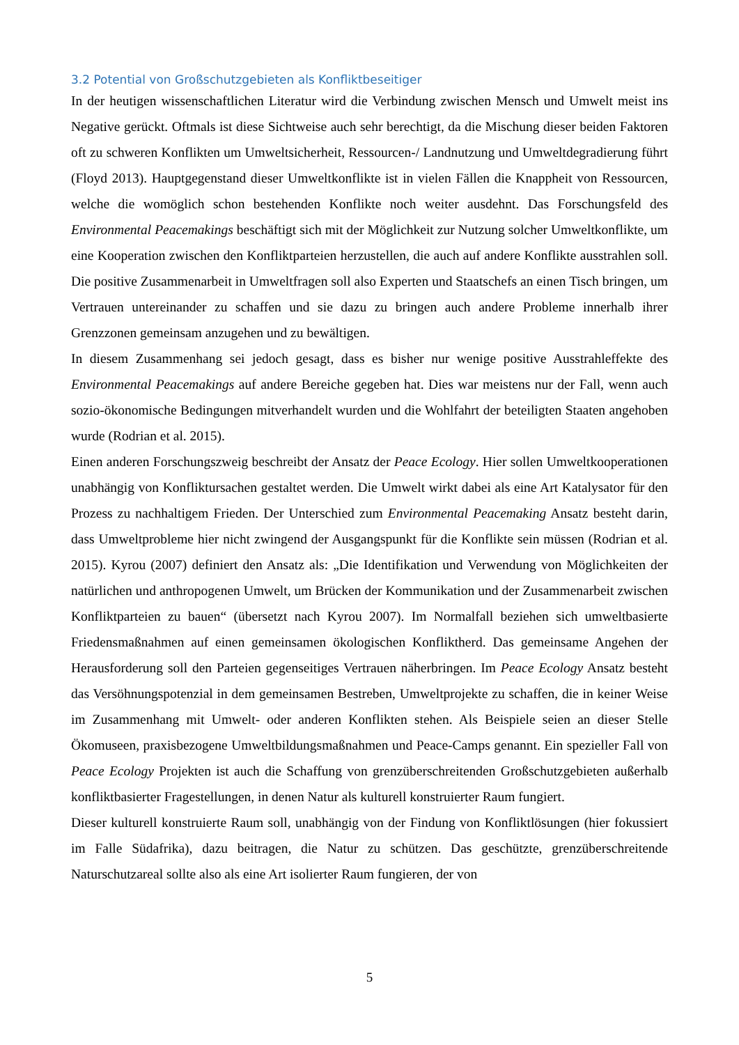3.2 Potential von Großschutzgebieten als Konfliktbeseitiger
In der heutigen wissenschaftlichen Literatur wird die Verbindung zwischen Mensch und Umwelt meist ins Negative gerückt. Oftmals ist diese Sichtweise auch sehr berechtigt, da die Mischung dieser beiden Faktoren oft zu schweren Konflikten um Umweltsicherheit, Ressourcen-/ Landnutzung und Umweltdegradierung führt (Floyd 2013). Hauptgegenstand dieser Umweltkonflikte ist in vielen Fällen die Knappheit von Ressourcen, welche die womöglich schon bestehenden Konflikte noch weiter ausdehnt. Das Forschungsfeld des Environmental Peacemakings beschäftigt sich mit der Möglichkeit zur Nutzung solcher Umweltkonflikte, um eine Kooperation zwischen den Konfliktparteien herzustellen, die auch auf andere Konflikte ausstrahlen soll. Die positive Zusammenarbeit in Umweltfragen soll also Experten und Staatschefs an einen Tisch bringen, um Vertrauen untereinander zu schaffen und sie dazu zu bringen auch andere Probleme innerhalb ihrer Grenzzonen gemeinsam anzugehen und zu bewältigen.
In diesem Zusammenhang sei jedoch gesagt, dass es bisher nur wenige positive Ausstrahleffekte des Environmental Peacemakings auf andere Bereiche gegeben hat. Dies war meistens nur der Fall, wenn auch sozio-ökonomische Bedingungen mitverhandelt wurden und die Wohlfahrt der beteiligten Staaten angehoben wurde (Rodrian et al. 2015).
Einen anderen Forschungszweig beschreibt der Ansatz der Peace Ecology. Hier sollen Umweltkooperationen unabhängig von Konfliktursachen gestaltet werden. Die Umwelt wirkt dabei als eine Art Katalysator für den Prozess zu nachhaltigem Frieden. Der Unterschied zum Environmental Peacemaking Ansatz besteht darin, dass Umweltprobleme hier nicht zwingend der Ausgangspunkt für die Konflikte sein müssen (Rodrian et al. 2015). Kyrou (2007) definiert den Ansatz als: „Die Identifikation und Verwendung von Möglichkeiten der natürlichen und anthropogenen Umwelt, um Brücken der Kommunikation und der Zusammenarbeit zwischen Konfliktparteien zu bauen“ (übersetzt nach Kyrou 2007). Im Normalfall beziehen sich umweltbasierte Friedensmaßnahmen auf einen gemeinsamen ökologischen Konfliktherd. Das gemeinsame Angehen der Herausforderung soll den Parteien gegenseitiges Vertrauen näherbringen. Im Peace Ecology Ansatz besteht das Versöhnungspotenzial in dem gemeinsamen Bestreben, Umweltprojekte zu schaffen, die in keiner Weise im Zusammenhang mit Umwelt- oder anderen Konflikten stehen. Als Beispiele seien an dieser Stelle Ökomuseen, praxisbezogene Umweltbildungsmaßnahmen und Peace-Camps genannt. Ein spezieller Fall von Peace Ecology Projekten ist auch die Schaffung von grenzüberschreitenden Großschutzgebieten außerhalb konfliktbasierter Fragestellungen, in denen Natur als kulturell konstruierter Raum fungiert.
Dieser kulturell konstruierte Raum soll, unabhängig von der Findung von Konfliktlösungen (hier fokussiert im Falle Südafrika), dazu beitragen, die Natur zu schützen. Das geschützte, grenzüberschreitende Naturschutzareal sollte also als eine Art isolierter Raum fungieren, der von
5